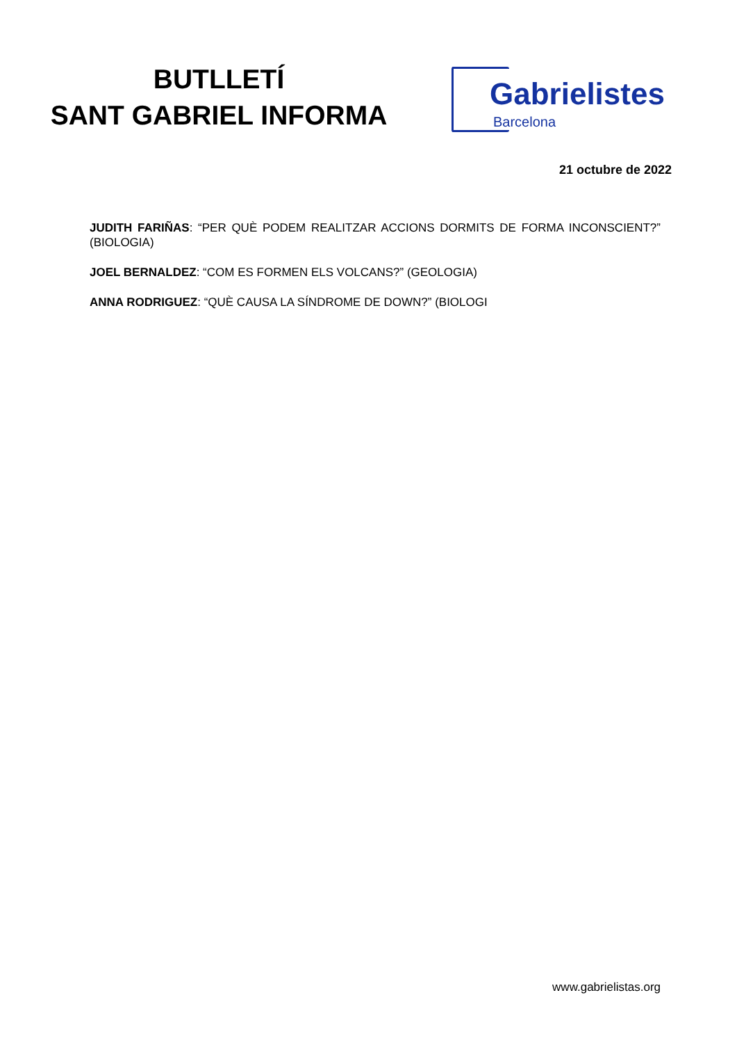BUTLLETÍ
SANT GABRIEL INFORMA
Gabrielistes
Barcelona
21 octubre de 2022
JUDITH FARIÑAS: “PER QUÈ PODEM REALITZAR ACCIONS DORMITS DE FORMA INCONSCIENT?” (BIOLOGIA)
JOEL BERNALDEZ: “COM ES FORMEN ELS VOLCANS?” (GEOLOGIA)
ANNA RODRIGUEZ: “QUÈ CAUSA LA SÍNDROME DE DOWN?” (BIOLOGI
www.gabrielistas.org